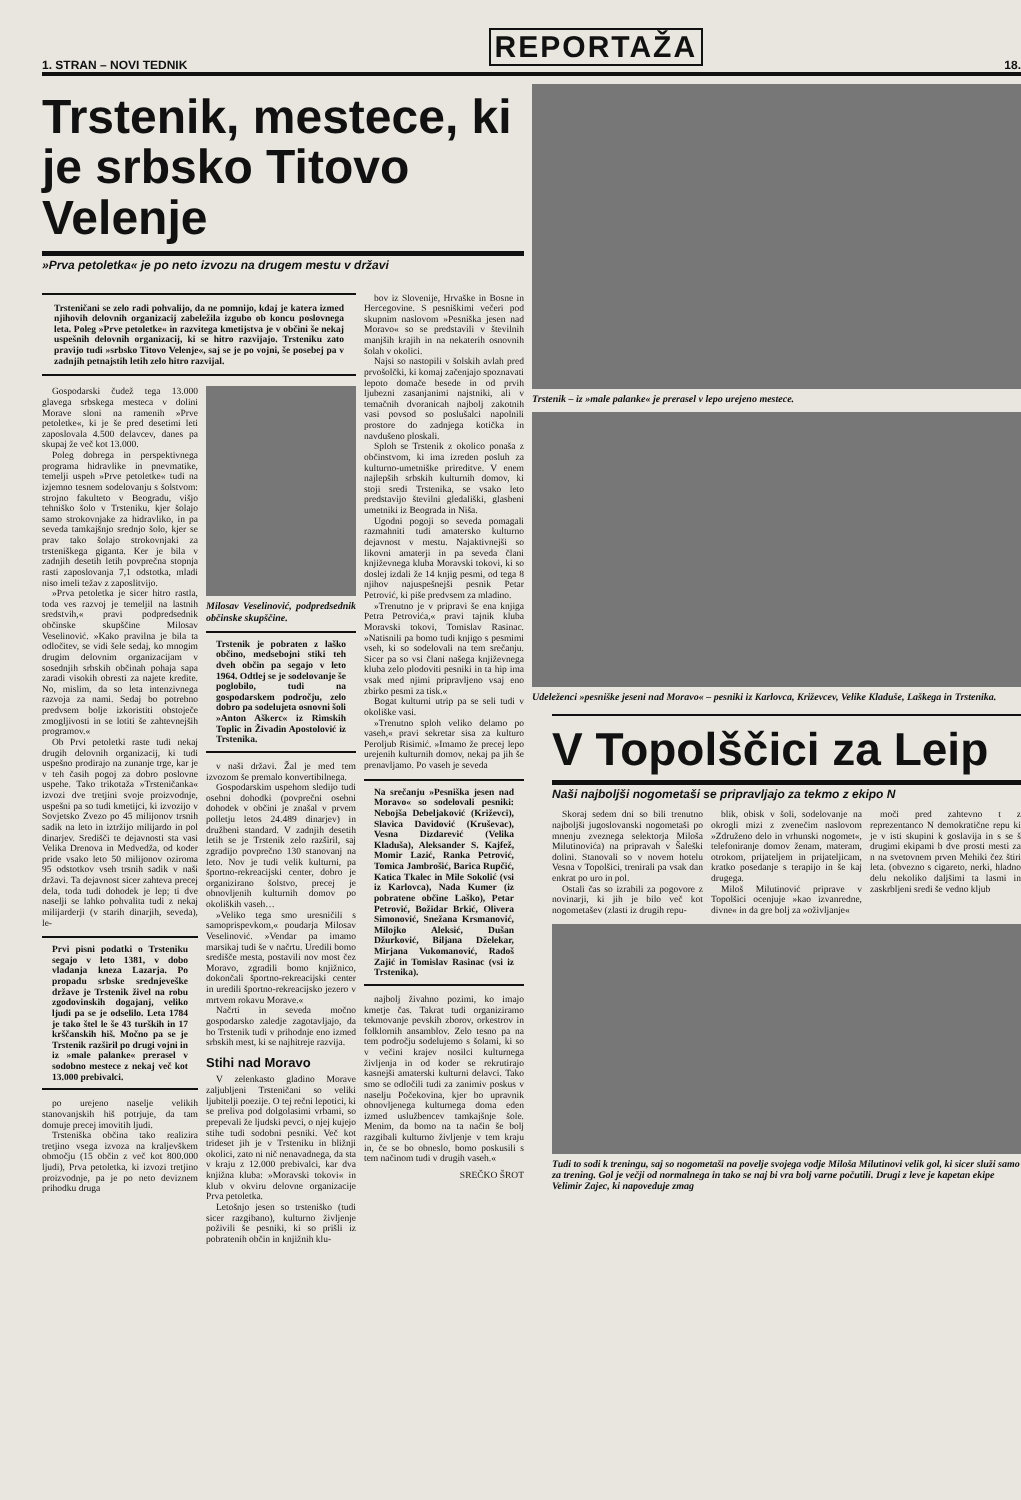1. STRAN – NOVI TEDNIK REPORTAŽA 18.
Trstenik, mestece, ki je srbsko Titovo Velenje
»Prva petoletka« je po neto izvozu na drugem mestu v državi
Trsteničani se zelo radi pohvalijo, da ne pomnijo, kdaj je katera izmed njihovih delovnih organizacij zabeležila izgubo ob koncu poslovnega leta. Poleg »Prve petoletke« in razvitega kmetijstva je v občini še nekaj uspešnih delovnih organizacij, ki se hitro razvijajo. Trsteniku zato pravijo tudi »srbsko Titovo Velenje«, saj se je po vojni, še posebej pa v zadnjih petnajstih letih zelo hitro razvijal.
Gospodarski čudež tega 13.000 glavega srbskega mesteca v dolini Morave sloni na ramenih »Prve petoletke«, ki je še pred desetimi leti zaposlovala 4.500 delavcev, danes pa skupaj že več kot 13.000.
Poleg dobrega in perspektivnega programa hidravlike in pnevmatike, temelji uspeh »Prve petoletke« tudi na izjemno tesnem sodelovanju s šolstvom: strojno fakulteto v Beogradu, višjo tehniško šolo v Trsteniku, kjer šolajo samo strokovnjake za hidravliko, in pa seveda tamkajšnjo srednjo šolo, kjer se prav tako šolajo strokovnjaki za trsteniškega giganta. Ker je bila v zadnjih desetih letih povprečna stopnja rasti zaposlovanja 7,1 odstotka, mladi niso imeli težav z zaposlitvijo.
»Prva petoletka je sicer hitro rastla, toda ves razvoj je temeljil na lastnih sredstvih,« pravi podpredsednik občinske skupščine Milosav Veselinović. »Kako pravilna je bila ta odločitev, se vidi šele sedaj, ko mnogim drugim delovnim organizacijam v sosednjih srbskih občinah pohaja sapa zaradi visokih obresti za najete kredite. No, mislim, da so leta intenzivnega razvoja za nami. Sedaj bo potrebno predvsem bolje izkoristiti obstoječe zmogljivosti in se lotiti še zahtevnejših programov.«
Ob Prvi petoletki raste tudi nekaj drugih delovnih organizacij, ki tudi uspešno prodirajo na zunanje trge, kar je v teh časih pogoj za dobro poslovne uspehe. Tako trikotaža »Trsteničanka« izvozi dve tretjini svoje proizvodnje, uspešni pa so tudi kmetijci, ki izvozijo v Sovjetsko Zvezo po 45 milijonov trsnih sadik na leto in iztržijo milijardo in pol dinarjev. Središči te dejavnosti sta vasi Velika Drenova in Medvedža, od koder pride vsako leto 50 milijonov oziroma 95 odstotkov vseh trsnih sadik v naši državi. Ta dejavnost sicer zahteva precej dela, toda tudi dohodek je lep; ti dve naselji se lahko pohvalita tudi z nekaj milijarderji (v starih dinarjih, seveda), le-
Prvi pisni podatki o Trsteniku segajo v leto 1381, v dobo vladanja kneza Lazarja. Po propadu srbske srednjeveške države je Trstenik živel na robu zgodovinskih dogajanj, veliko ljudi pa se je odselilo. Leta 1784 je tako štel le še 43 turških in 17 krščanskih hiš. Močno pa se je Trstenik razširil po drugi vojni in iz »male palanke« prerasel v sodobno mestece z nekaj več kot 13.000 prebivalci.
po urejeno naselje velikih stanovanjskih hiš potrjuje, da tam domuje precej imovitih ljudi.
Trsteniška občina tako realizira tretjino vsega izvoza na kraljevškem območju (15 občin z več kot 800.000 ljudi), Prva petoletka, ki izvozi tretjino proizvodnje, pa je po neto deviznem prihodku druga
Milosav Veselinović, podpredsednik občinske skupščine.
Trstenik je pobraten z laško občino, medsebojni stiki teh dveh občin pa segajo v leto 1964. Odtlej se je sodelovanje še poglobilo, tudi na gospodarskem področju, zelo dobro pa sodelujeta osnovni šoli »Anton Aškerc« iz Rimskih Toplic in Živadin Apostolović iz Trstenika.
v naši državi. Žal je med tem izvozom še premalo konvertibilnega.
Gospodarskim uspehom sledijo tudi osebni dohodki (povprečni osebni dohodek v občini je znašal v prvem polletju letos 24.489 dinarjev) in družbeni standard. V zadnjih desetih letih se je Trstenik zelo razširil, saj zgradijo povprečno 130 stanovanj na leto. Nov je tudi velik kulturni, pa športno-rekreacijski center, dobro je organizirano šolstvo, precej je obnovljenih kulturnih domov po okoliških vaseh…
»Veliko tega smo uresničili s samoprispevkom,« poudarja Milosav Veselinović. »Vendar pa imamo marsikaj tudi še v načrtu. Uredili bomo središče mesta, postavili nov most čez Moravo, zgradili bomo knjižnico, dokončali športno-rekreacijski center in uredili športno-rekreacijsko jezero v mrtvem rokavu Morave.«
Načrti in seveda močno gospodarsko zaledje zagotavljajo, da bo Trstenik tudi v prihodnje eno izmed srbskih mest, ki se najhitreje razvija.
Stihi nad Moravo
V zelenkasto gladino Morave zaljubljeni Trsteničani so veliki ljubitelji poezije. O tej rečni lepotici, ki se preliva pod dolgolasimi vrbami, so prepevali že ljudski pevci, o njej kujejo stihe tudi sodobni pesniki. Več kot trideset jih je v Trsteniku in bližnji okolici, zato ni nič nenavadnega, da sta v kraju z 12.000 prebivalci, kar dva knjižna kluba: »Moravski tokovi« in klub v okviru delovne organizacije Prva petoletka.
Letošnjo jesen so trsteniško (tudi sicer razgibano), kulturno življenje poživili še pesniki, ki so prišli iz pobratenih občin in knjižnih klu-
bov iz Slovenije, Hrvaške in Bosne in Hercegovine. S pesniškimi večeri pod skupnim naslovom »Pesniška jesen nad Moravo« so se predstavili v številnih manjših krajih in na nekaterih osnovnih šolah v okolici.
Najsi so nastopili v šolskih avlah pred prvošolčki, ki komaj začenjajo spoznavati lepoto domače besede in od prvih ljubezni zasanjanimi najstniki, ali v temačnih dvoranicah najbolj zakotnih vasi povsod so poslušalci napolnili prostore do zadnjega kotička in navdušeno ploskali.
Sploh se Trstenik z okolico ponaša z občinstvom, ki ima izreden posluh za kulturno-umetniške prireditve. V enem najlepših srbskih kulturnih domov, ki stoji sredi Trstenika, se vsako leto predstavijo številni gledališki, glasbeni umetniki iz Beograda in Niša.
Ugodni pogoji so seveda pomagali razmahniti tudi amatersko kulturno dejavnost v mestu. Najaktivnejši so likovni amaterji in pa seveda člani književnega kluba Moravski tokovi, ki so doslej izdali že 14 knjig pesmi, od tega 8 njihov najuspešnejši pesnik Petar Petrović, ki piše predvsem za mladino.
»Trenutno je v pripravi še ena knjiga Petra Petrovića,« pravi tajnik kluba Moravski tokovi, Tomislav Rasinac. »Natisnili pa bomo tudi knjigo s pesmimi vseh, ki so sodelovali na tem srečanju. Sicer pa so vsi člani našega književnega kluba zelo plodoviti pesniki in ta hip ima vsak med njimi pripravljeno vsaj eno zbirko pesmi za tisk.«
Bogat kulturni utrip pa se seli tudi v okoliške vasi.
»Trenutno sploh veliko delamo po vaseh,« pravi sekretar sisa za kulturo Peroljub Risimić. »Imamo že precej lepo urejenih kulturnih domov, nekaj pa jih še prenavljamo. Po vaseh je seveda
Na srečanju »Pesniška jesen nad Moravo« so sodelovali pesniki: Nebojša Debeljaković (Križevci), Slavica Davidović (Kruševac), Vesna Dizdarević (Velika Kladuša), Aleksander S. Kajfež, Momir Lazić, Ranka Petrović, Tomica Jambrošić, Barica Rupčić, Katica Tkalec in Mile Sokolić (vsi iz Karlovca), Nada Kumer (iz pobratene občine Laško), Petar Petrović, Božidar Brkić, Olivera Simonović, Snežana Krsmanović, Milojko Aleksić, Dušan Džurković, Biljana Dželekar, Mirjana Vukomanović, Radoš Zajić in Tomislav Rasinac (vsi iz Trstenika).
najbolj živahno pozimi, ko imajo kmetje čas. Takrat tudi organiziramo tekmovanje pevskih zborov, orkestrov in folklornih ansamblov. Zelo tesno pa na tem področju sodelujemo s šolami, ki so v večini krajev nosilci kulturnega življenja in od koder se rekrutirajo kasnejši amaterski kulturni delavci. Tako smo se odločili tudi za zanimiv poskus v naselju Počekovina, kjer bo upravnik obnovljenega kulturnega doma eden izmed uslužbencev tamkajšnje šole. Menim, da bomo na ta način še bolj razgibali kulturno življenje v tem kraju in, če se bo obneslo, bomo poskusili s tem načinom tudi v drugih vaseh.«
SREČKO ŠROT
Trstenik – iz »male palanke« je prerasel v lepo urejeno mestece.
Udeleženci »pesniške jeseni nad Moravo« – pesniki iz Karlovca, Križevcev, Velike Kladuše, Laškega in Trstenika.
V Topolščici za Leip
Naši najboljši nogometaši se pripravljajo za tekmo z ekipo N
Skoraj sedem dni so bili trenutno najboljši jugoslovanski nogometaši po mnenju zveznega selektorja Miloša Milutinovića) na pripravah v Šaleški dolini. Stanovali so v novem hotelu Vesna v Topolšici, trenirali pa vsak dan enkrat po uro in pol.
Ostali čas so izrabili za pogovore z novinarji, ki jih je bilo več kot nogometašev (zlasti iz drugih repu-
blik, obisk v šoli, sodelovanje na okrogli mizi z zvenečim naslovom »Združeno delo in vrhunski nogomet«, telefoniranje domov ženam, materam, otrokom, prijateljem in prijateljicam, kratko posedanje s terapijo in še kaj drugega.
Miloš Milutinović priprave v Topolšici ocenjuje »kao izvanredne, divne« in da gre bolj za »oživljanje«
moči pred zahtevno t z reprezentanco N demokratične repu ki je v isti skupini k goslavija in s se š drugimi ekipami b dve prosti mesti za n na svetovnem prven Mehiki čez štiri leta. (obvezno s cigareto, nerki, hladno delu nekoliko daljšimi ta lasmi in zaskrbljeni sredi še vedno kljub
Tudi to sodi k treningu, saj so nogometaši na povelje svojega vodje Miloša Milutinovi velik gol, ki sicer služi samo za trening. Gol je večji od normalnega in tako se naj bi vra bolj varne počutili. Drugi z leve je kapetan ekipe Velimir Zajec, ki napoveduje zmag